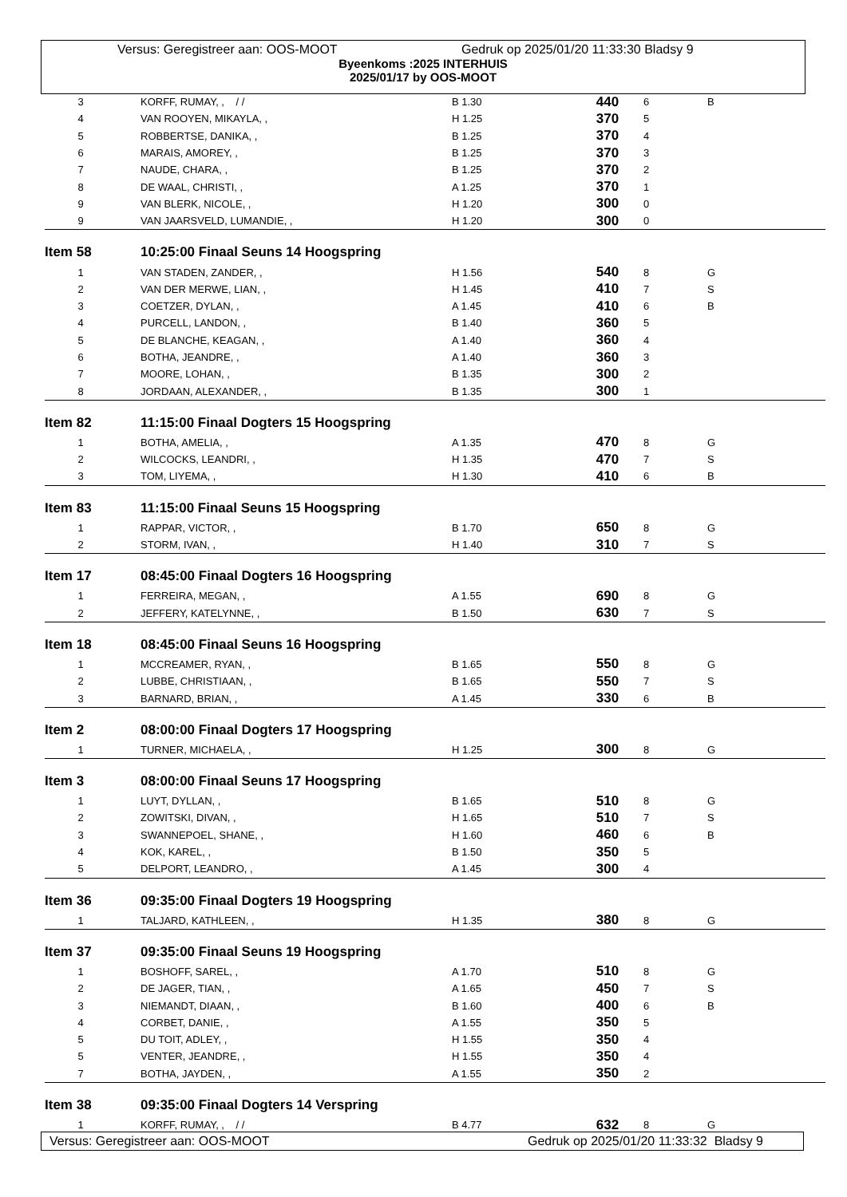Versus: Geregistreer aan: OOS-MOOT Gedruk op 2025/01/20 11:33:30 Bladsy 9
Byeenkoms :2025 INTERHUIS
2025/01/17 by OOS-MOOT
| 3 | KORFF, RUMAY, , / / | B 1.30 | 440 | 6 | B |
| 4 | VAN ROOYEN, MIKAYLA, , | H 1.25 | 370 | 5 | |
| 5 | ROBBERTSE, DANIKA, , | B 1.25 | 370 | 4 | |
| 6 | MARAIS, AMOREY, , | B 1.25 | 370 | 3 | |
| 7 | NAUDE, CHARA, , | B 1.25 | 370 | 2 | |
| 8 | DE WAAL, CHRISTI, , | A 1.25 | 370 | 1 | |
| 9 | VAN BLERK, NICOLE, , | H 1.20 | 300 | 0 | |
| 9 | VAN JAARSVELD, LUMANDIE, , | H 1.20 | 300 | 0 | |
| Item 58 | 10:25:00 Finaal Seuns 14 Hoogspring | | | | |
| 1 | VAN STADEN, ZANDER, , | H 1.56 | 540 | 8 | G |
| 2 | VAN DER MERWE, LIAN, , | H 1.45 | 410 | 7 | S |
| 3 | COETZER, DYLAN, , | A 1.45 | 410 | 6 | B |
| 4 | PURCELL, LANDON, , | B 1.40 | 360 | 5 | |
| 5 | DE BLANCHE, KEAGAN, , | A 1.40 | 360 | 4 | |
| 6 | BOTHA, JEANDRE, , | A 1.40 | 360 | 3 | |
| 7 | MOORE, LOHAN, , | B 1.35 | 300 | 2 | |
| 8 | JORDAAN, ALEXANDER, , | B 1.35 | 300 | 1 | |
| Item 82 | 11:15:00 Finaal Dogters 15 Hoogspring | | | | |
| 1 | BOTHA, AMELIA, , | A 1.35 | 470 | 8 | G |
| 2 | WILCOCKS, LEANDRI, , | H 1.35 | 470 | 7 | S |
| 3 | TOM, LIYEMA, , | H 1.30 | 410 | 6 | B |
| Item 83 | 11:15:00 Finaal Seuns 15 Hoogspring | | | | |
| 1 | RAPPAR, VICTOR, , | B 1.70 | 650 | 8 | G |
| 2 | STORM, IVAN, , | H 1.40 | 310 | 7 | S |
| Item 17 | 08:45:00 Finaal Dogters 16 Hoogspring | | | | |
| 1 | FERREIRA, MEGAN, , | A 1.55 | 690 | 8 | G |
| 2 | JEFFERY, KATELYNNE, , | B 1.50 | 630 | 7 | S |
| Item 18 | 08:45:00 Finaal Seuns 16 Hoogspring | | | | |
| 1 | MCCREAMER, RYAN, , | B 1.65 | 550 | 8 | G |
| 2 | LUBBE, CHRISTIAAN, , | B 1.65 | 550 | 7 | S |
| 3 | BARNARD, BRIAN, , | A 1.45 | 330 | 6 | B |
| Item 2 | 08:00:00 Finaal Dogters 17 Hoogspring | | | | |
| 1 | TURNER, MICHAELA, , | H 1.25 | 300 | 8 | G |
| Item 3 | 08:00:00 Finaal Seuns 17 Hoogspring | | | | |
| 1 | LUYT, DYLLAN, , | B 1.65 | 510 | 8 | G |
| 2 | ZOWITSKI, DIVAN, , | H 1.65 | 510 | 7 | S |
| 3 | SWANNEPOEL, SHANE, , | H 1.60 | 460 | 6 | B |
| 4 | KOK, KAREL, , | B 1.50 | 350 | 5 | |
| 5 | DELPORT, LEANDRO, , | A 1.45 | 300 | 4 | |
| Item 36 | 09:35:00 Finaal Dogters 19 Hoogspring | | | | |
| 1 | TALJARD, KATHLEEN, , | H 1.35 | 380 | 8 | G |
| Item 37 | 09:35:00 Finaal Seuns 19 Hoogspring | | | | |
| 1 | BOSHOFF, SAREL, , | A 1.70 | 510 | 8 | G |
| 2 | DE JAGER, TIAN, , | A 1.65 | 450 | 7 | S |
| 3 | NIEMANDT, DIAAN, , | B 1.60 | 400 | 6 | B |
| 4 | CORBET, DANIE, , | A 1.55 | 350 | 5 | |
| 5 | DU TOIT, ADLEY, , | H 1.55 | 350 | 4 | |
| 5 | VENTER, JEANDRE, , | H 1.55 | 350 | 4 | |
| 7 | BOTHA, JAYDEN, , | A 1.55 | 350 | 2 | |
| Item 38 | 09:35:00 Finaal Dogters 14 Verspring | | | | |
| 1 | KORFF, RUMAY, , / / | B 4.77 | 632 | 8 | G |
Versus: Geregistreer aan: OOS-MOOT Gedruk op 2025/01/20 11:33:32 Bladsy 9